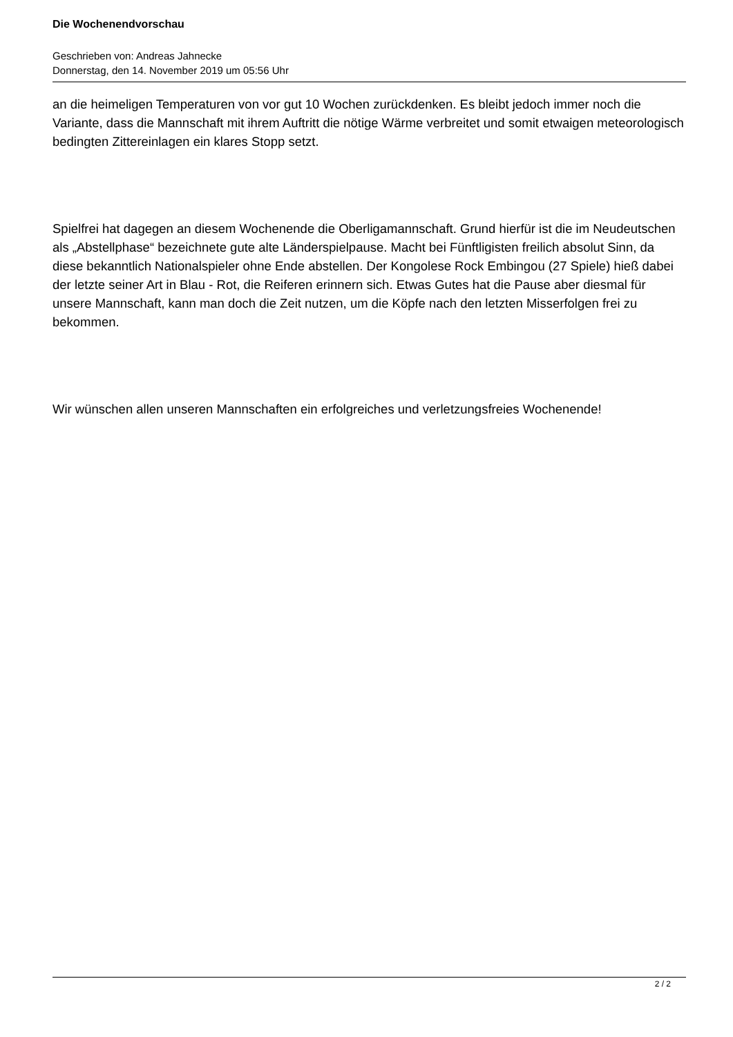Die Wochenendvorschau
Geschrieben von: Andreas Jahnecke
Donnerstag, den 14. November 2019 um 05:56 Uhr
an die heimeligen Temperaturen von vor gut 10 Wochen zurückdenken. Es bleibt jedoch immer noch die Variante, dass die Mannschaft mit ihrem Auftritt die nötige Wärme verbreitet und somit etwaigen meteorologisch bedingten Zittereinlagen ein klares Stopp setzt.
Spielfrei hat dagegen an diesem Wochenende die Oberligamannschaft. Grund hierfür ist die im Neudeutschen als „Abstellphase“ bezeichnete gute alte Länderspielpause. Macht bei Fünftligisten freilich absolut Sinn, da diese bekanntlich Nationalspieler ohne Ende abstellen. Der Kongolese Rock Embingou (27 Spiele) hieß dabei der letzte seiner Art in Blau - Rot, die Reiferen erinnern sich. Etwas Gutes hat die Pause aber diesmal für unsere Mannschaft, kann man doch die Zeit nutzen, um die Köpfe nach den letzten Misserfolgen frei zu bekommen.
Wir wünschen allen unseren Mannschaften ein erfolgreiches und verletzungsfreies Wochenende!
2 / 2